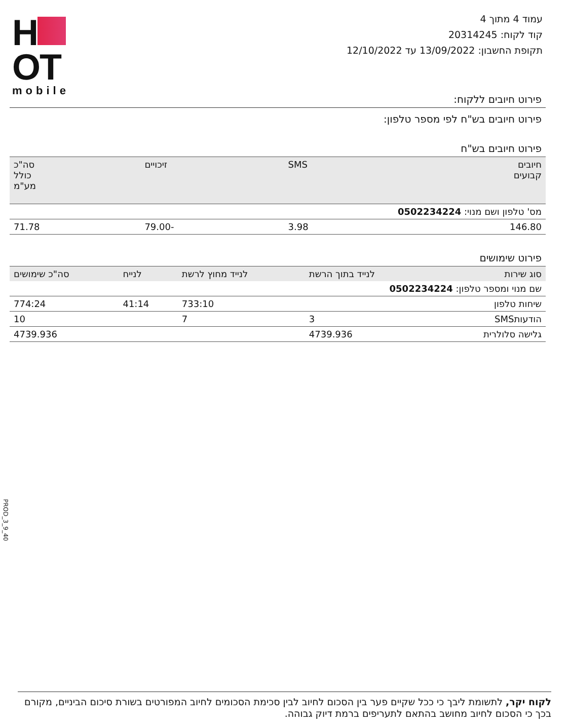H
OT
mobile
עמוד 4 מתוך 4
קוד לקוח: 20314245
תקופת החשבון: 13/09/2022 עד 12/10/2022
פירוט חיובים ללקוח:
פירוט חיובים בש"ח לפי מספר טלפון:
פירוט חיובים בש"ח
| חיובים קבועים | SMS | זיכויים | סה"כ כולל מע"מ |
| --- | --- | --- | --- |
| מס' טלפון ושם מנוי: 0502234224 | | | |
| 146.80 | 3.98 | -79.00 | 71.78 |
פירוט שימושים
| סוג שירות | לנייד בתוך הרשת | לנייד מחוץ לרשת | לנייח | סה"כ שימושים |
| --- | --- | --- | --- | --- |
| שם מנוי ומספר טלפון: 0502234224 | | | | |
| שיחות טלפון | | 733:10 | 41:14 | 774:24 |
| הודעותSMS | 3 | 7 | | 10 |
| גלישה סלולרית | 4739.936 | | | 4739.936 |
40_9_3_PROD
לקוח יקר, לתשומת ליבך כי ככל שקיים פער בין הסכום לחיוב לבין סכימת הסכומים לחיוב המפורטים בשורת סיכום הביניים, מקורם בכך כי הסכום לחיוב מחושב בהתאם לתעריפים ברמת דיוק גבוהה.